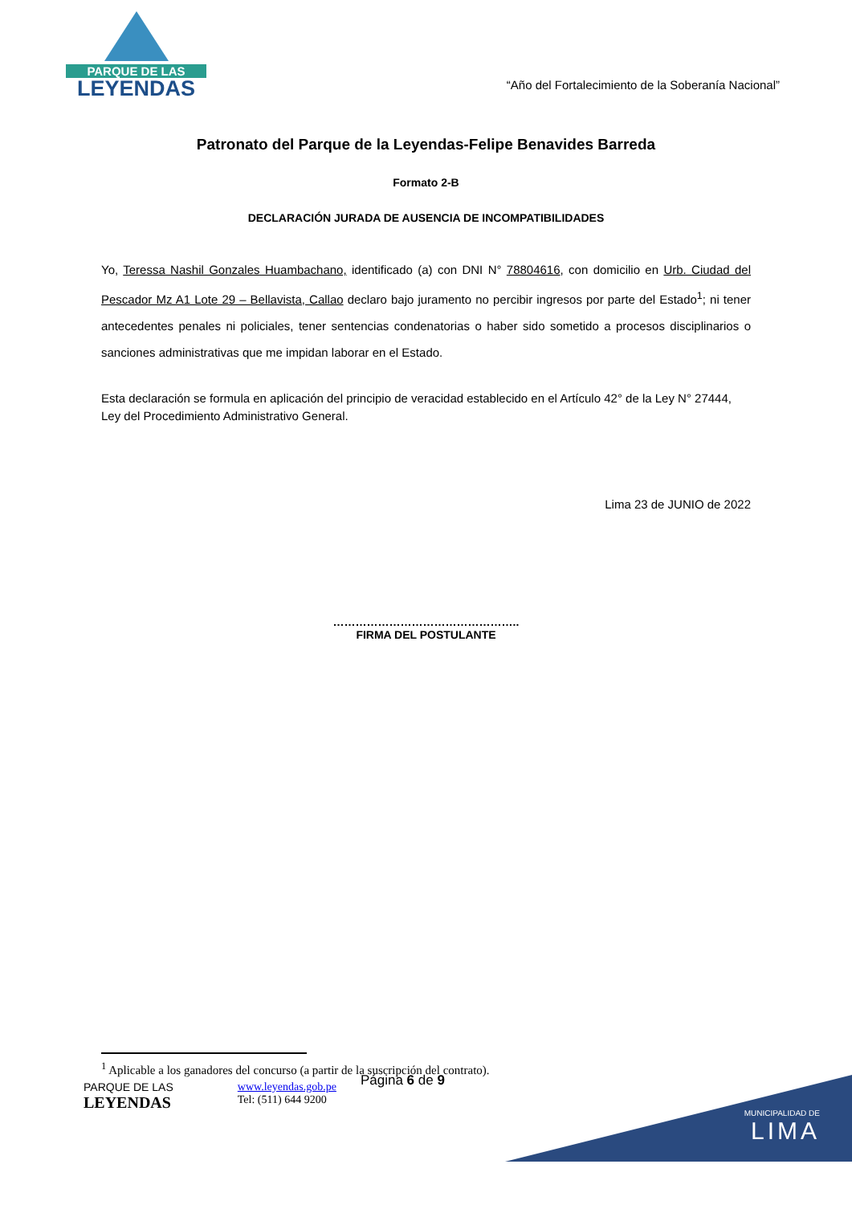PARQUE DE LAS
LEYENDAS
“Año del Fortalecimiento de la Soberanía Nacional”
Patronato del Parque de la Leyendas-Felipe Benavides Barreda
Formato 2-B
DECLARACIÓN JURADA DE AUSENCIA DE INCOMPATIBILIDADES
Yo, Teressa Nashil Gonzales Huambachano, identificado (a) con DNI N° 78804616, con domicilio en Urb. Ciudad del Pescador Mz A1 Lote 29 – Bellavista, Callao declaro bajo juramento no percibir ingresos por parte del Estado<sup>1</sup>; ni tener antecedentes penales ni policiales, tener sentencias condenatorias o haber sido sometido a procesos disciplinarios o sanciones administrativas que me impidan laborar en el Estado.
Esta declaración se formula en aplicación del principio de veracidad establecido en el Artículo 42° de la Ley N° 27444, Ley del Procedimiento Administrativo General.
Lima 23 de JUNIO de 2022
…………………………………………..
FIRMA DEL POSTULANTE
<sup>1</sup> Aplicable a los ganadores del concurso (a partir de la suscripción del contrato).
PARQUE DE LAS
LEYENDAS
www.leyendas.gob.pe
Tel: (511) 644 9200
Página 6 de 9
MUNICIPALIDAD DE
LIMA